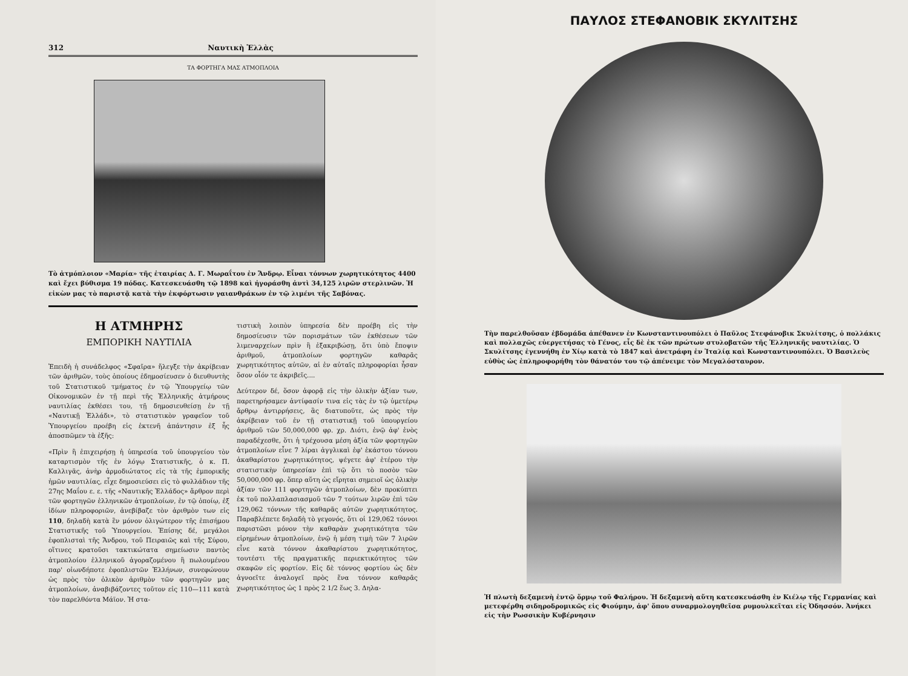312 Ναυτικὴ Ἑλλὰς
ΤΑ ΦΟΡΤΗΓΑ ΜΑΣ ΑΤΜΟΠΛΟΙΑ
Τὸ ἀτμόπλοιον «Μαρία» τῆς ἑταιρίας Δ. Γ. Μωραΐτου ἐν Ἄνδρῳ. Εἶναι τόννων χωρητικότητος 4400 καὶ ἔχει βύθισμα 19 πόδας. Κατεσκευάσθη τῷ 1898 καὶ ἠγοράσθη ἀντὶ 34,125 λιρῶν στερλινῶν. Ἡ εἰκὼν μας τὸ παριστᾷ κατὰ τὴν ἐκφόρτωσιν γαιανθράκων ἐν τῷ λιμένι τῆς Σαβόνας.
Η ΑΤΜΗΡΗΣ
ΕΜΠΟΡΙΚΗ ΝΑΥΤΙΛΙΑ
Ἐπειδὴ ἡ συνάδελφος «Σφαῖρα» ἤλεγξε τὴν ἀκρίβειαν τῶν ἀριθμῶν, τοὺς ὁποίους ἐδημοσίευσεν ὁ διευθυντὴς τοῦ Στατιστικοῦ τμήματος ἐν τῷ Ὑπουργείῳ τῶν Οἰκονομικῶν ἐν τῇ περὶ τῆς Ἑλληνικῆς ἀτμήρους ναυτιλίας ἐκθέσει του, τῇ δημοσιευθείσῃ ἐν τῇ «Ναυτικῇ Ἑλλάδι», τὸ στατιστικὸν γραφεῖον τοῦ Ὑπουργείου προέβη εἰς ἐκτενῆ ἀπάντησιν ἐξ ἧς ἀποσπῶμεν τὰ ἑξῆς:
«Πρὶν ἢ ἐπιχειρήσῃ ἡ ὑπηρεσία τοῦ ὑπουργείου τὸν καταρτισμὸν τῆς ἐν λόγῳ Στατιστικῆς, ὁ κ. Π. Καλλιγᾶς, ἀνὴρ ἁρμοδιώτατος εἰς τὰ τῆς ἐμπορικῆς ἡμῶν ναυτιλίας, εἶχε δημοσιεύσει εἰς τὸ φυλλάδιον τῆς 27ης Μαΐου ε. ε. τῆς «Ναυτικῆς Ἑλλάδος» ἄρθρον περὶ τῶν φορτηγῶν ἑλληνικῶν ἀτμοπλοίων, ἐν τῷ ὁποίῳ, ἐξ ἰδίων πληροφοριῶν, ἀνεβίβαζε τὸν ἀριθμὸν των εἰς 110, δηλαδὴ κατὰ ἓν μόνον ὀλιγώτερον τῆς ἐπισήμου Στατιστικῆς τοῦ Ὑπουργείου. Ἐπίσης δέ, μεγάλοι ἐφοπλισταὶ τῆς Ἄνδρου, τοῦ Πειραιῶς καὶ τῆς Σύρου, οἵτινες κρατοῦσι τακτικώτατα σημείωσιν παντὸς ἀτμοπλοίου ἑλληνικοῦ ἀγοραζομένου ἢ πωλουμένου παρ' οἱωνδήποτε ἐφοπλιστῶν Ἑλλήνων, συνεφώνουν ὡς πρὸς τὸν ὁλικὸν ἀριθμὸν τῶν φορτηγῶν μας ἀτμοπλοίων, ἀναβιβάζοντες τοῦτον εἰς 110—111 κατὰ τὸν παρελθόντα Μάϊον. Ἡ στα-
τιστικὴ λοιπὸν ὑπηρεσία δὲν προέβη εἰς τὴν δημοσίευσιν τῶν πορισμάτων τῶν ἐκθέσεων τῶν λιμεναρχείων πρὶν ἢ ἐξακριβώσῃ, ὅτι ὑπὸ ἔποψιν ἀριθμοῦ, ἀτμοπλοίων φορτηγῶν καθαρᾶς χωρητικότητος αὐτῶν, αἱ ἐν αὐταῖς πληροφορίαι ἦσαν ὅσον οἷόν τε ἀκριβεῖς....
Δεύτερον δέ, ὅσον ἀφορᾷ εἰς τὴν ὁλικὴν ἀξίαν των, παρετηρήσαμεν ἀντίφασίν τινα εἰς τὰς ἐν τῷ ὑμετέρῳ ἄρθρῳ ἀντιρρήσεις, ἃς διατυποῦτε, ὡς πρὸς τὴν ἀκρίβειαν τοῦ ἐν τῇ στατιστικῇ τοῦ ὑπουργείου ἀριθμοῦ τῶν 50,000,000 φρ. χρ. Διότι, ἐνῷ ἀφ' ἑνὸς παραδέχεσθε, ὅτι ἡ τρέχουσα μέση ἀξία τῶν φορτηγῶν ἀτμοπλοίων εἶνε 7 λίραι ἀγγλικαὶ ἐφ' ἑκάστου τόννου ἀκαθαρίστου χωρητικότητος, ψέγετε ἀφ' ἑτέρου τὴν στατιστικὴν ὑπηρεσίαν ἐπὶ τῷ ὅτι τὸ ποσὸν τῶν 50,000,000 φρ. ὅπερ αὕτη ὡς εἴρηται σημειοῖ ὡς ὁλικὴν ἀξίαν τῶν 111 φορτηγῶν ἀτμοπλοίων, δὲν προκύπτει ἐκ τοῦ πολλαπλασιασμοῦ τῶν 7 τούτων λιρῶν ἐπὶ τῶν 129,062 τόννων τῆς καθαρᾶς αὐτῶν χωρητικότητος. Παραβλέπετε δηλαδὴ τὸ γεγονός, ὅτι οἱ 129,062 τόννοι παριστῶσι μόνον τὴν καθαρὰν χωρητικότητα τῶν εἰρημένων ἀτμοπλοίων, ἐνῷ ἡ μέση τιμὴ τῶν 7 λιρῶν εἶνε κατὰ τόννον ἀκαθαρίστου χωρητικότητος, τουτέστι τῆς πραγματικῆς περιεκτικότητος τῶν σκαφῶν εἰς φορτίον. Εἰς δὲ τόννος φορτίου ὡς δὲν ἀγνοεῖτε ἀναλογεῖ πρὸς ἕνα τόννον καθαρᾶς χωρητικότητος ὡς 1 πρὸς 2 1/2 ἕως 3. Δηλα-
ΠΑΥΛΟΣ ΣΤΕΦΑΝΟΒΙΚ ΣΚΥΛΙΤΣΗΣ
Τὴν παρελθοῦσαν ἑβδομάδα ἀπέθανεν ἐν Κωνσταντινουπόλει ὁ Παῦλος Στεφάνοβικ Σκυλίτσης, ὁ πολλάκις καὶ πολλαχῶς εὐεργετήσας τὸ Γένος, εἷς δὲ ἐκ τῶν πρώτων στυλοβατῶν τῆς Ἑλληνικῆς ναυτιλίας. Ὁ Σκυλίτσης ἐγεννήθη ἐν Χίῳ κατὰ τὸ 1847 καὶ ἀνετράφη ἐν Ἰταλίᾳ καὶ Κωνσταντινουπόλει. Ὁ Βασιλεὺς εὐθὺς ὡς ἐπληροφορήθη τὸν θάνατόν του τῷ ἀπένειμε τὸν Μεγαλόσταυρον.
Ἡ πλωτὴ δεξαμενὴ ἐντῷ ὅρμῳ τοῦ Φαλήρου. Ἡ δεξαμενὴ αὕτη κατεσκευάσθη ἐν Κιέλῳ τῆς Γερμανίας καὶ μετεφέρθη σιδηροδρομικῶς εἰς Φιούμην, ἀφ' ὅπου συναρμολογηθεῖσα ρυμουλκεῖται εἰς Ὀδησσόν. Ἀνήκει εἰς τὴν Ρωσσικὴν Κυβέρνησιν